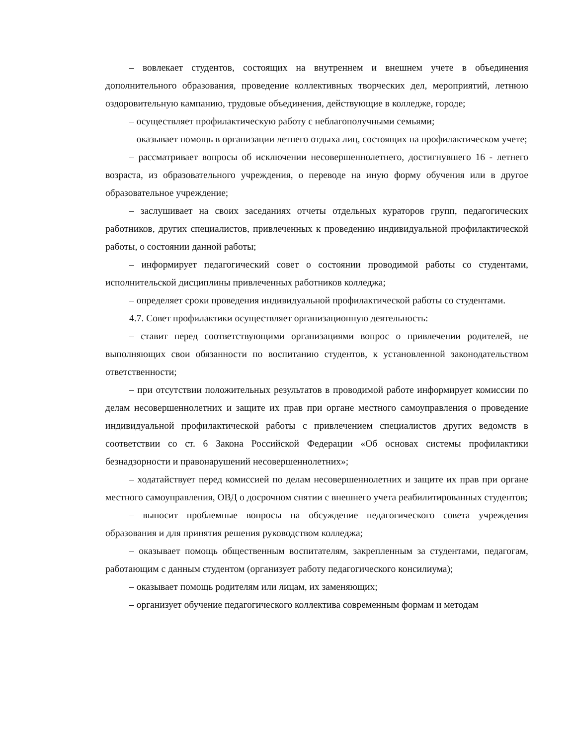– вовлекает студентов, состоящих на внутреннем и внешнем учете в объединения дополнительного образования, проведение коллективных творческих дел, мероприятий, летнюю оздоровительную кампанию, трудовые объединения, действующие в колледже, городе;
– осуществляет профилактическую работу с неблагополучными семьями;
– оказывает помощь в организации летнего отдыха лиц, состоящих на профилактическом учете;
– рассматривает вопросы об исключении несовершеннолетнего, достигнувшего 16 - летнего возраста, из образовательного учреждения, о переводе на иную форму обучения или в другое образовательное учреждение;
– заслушивает на своих заседаниях отчеты отдельных кураторов групп, педагогических работников, других специалистов, привлеченных к проведению индивидуальной профилактической работы, о состоянии данной работы;
– информирует педагогический совет о состоянии проводимой работы со студентами, исполнительской дисциплины привлеченных работников колледжа;
– определяет сроки проведения индивидуальной профилактической работы со студентами.
4.7. Совет профилактики осуществляет организационную деятельность:
– ставит перед соответствующими организациями вопрос о привлечении родителей, не выполняющих свои обязанности по воспитанию студентов, к установленной законодательством ответственности;
– при отсутствии положительных результатов в проводимой работе информирует комиссии по делам несовершеннолетних и защите их прав при органе местного самоуправления о проведение индивидуальной профилактической работы с привлечением специалистов других ведомств в соответствии со ст. 6 Закона Российской Федерации «Об основах системы профилактики безнадзорности и правонарушений несовершеннолетних»;
– ходатайствует перед комиссией по делам несовершеннолетних и защите их прав при органе местного самоуправления, ОВД о досрочном снятии с внешнего учета реабилитированных студентов;
– выносит проблемные вопросы на обсуждение педагогического совета учреждения образования и для принятия решения руководством колледжа;
– оказывает помощь общественным воспитателям, закрепленным за студентами, педагогам, работающим с данным студентом (организует работу педагогического консилиума);
– оказывает помощь родителям или лицам, их заменяющих;
– организует обучение педагогического коллектива современным формам и методам